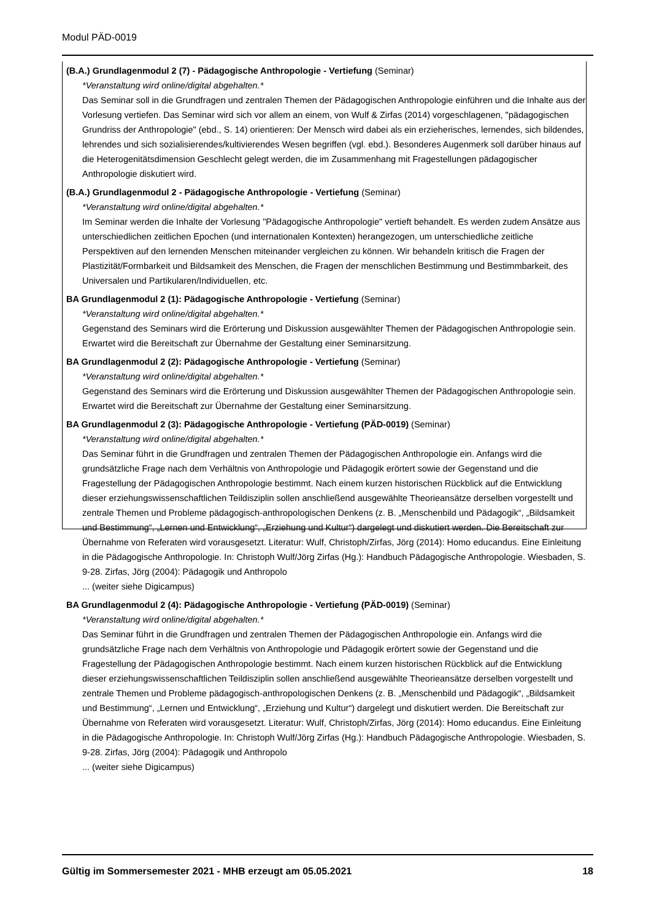Modul PÄD-0019
(B.A.) Grundlagenmodul 2 (7) - Pädagogische Anthropologie - Vertiefung (Seminar)
*Veranstaltung wird online/digital abgehalten.*
Das Seminar soll in die Grundfragen und zentralen Themen der Pädagogischen Anthropologie einführen und die Inhalte aus der Vorlesung vertiefen. Das Seminar wird sich vor allem an einem, von Wulf & Zirfas (2014) vorgeschlagenen, "pädagogischen Grundriss der Anthropologie" (ebd., S. 14) orientieren: Der Mensch wird dabei als ein erzieherisches, lernendes, sich bildendes, lehrendes und sich sozialisierendes/kultivierendes Wesen begriffen (vgl. ebd.). Besonderes Augenmerk soll darüber hinaus auf die Heterogenitätsdimension Geschlecht gelegt werden, die im Zusammenhang mit Fragestellungen pädagogischer Anthropologie diskutiert wird.
(B.A.) Grundlagenmodul 2 - Pädagogische Anthropologie - Vertiefung (Seminar)
*Veranstaltung wird online/digital abgehalten.*
Im Seminar werden die Inhalte der Vorlesung "Pädagogische Anthropologie" vertieft behandelt. Es werden zudem Ansätze aus unterschiedlichen zeitlichen Epochen (und internationalen Kontexten) herangezogen, um unterschiedliche zeitliche Perspektiven auf den lernenden Menschen miteinander vergleichen zu können. Wir behandeln kritisch die Fragen der Plastizität/Formbarkeit und Bildsamkeit des Menschen, die Fragen der menschlichen Bestimmung und Bestimmbarkeit, des Universalen und Partikularen/Individuellen, etc.
BA Grundlagenmodul 2 (1): Pädagogische Anthropologie - Vertiefung (Seminar)
*Veranstaltung wird online/digital abgehalten.*
Gegenstand des Seminars wird die Erörterung und Diskussion ausgewählter Themen der Pädagogischen Anthropologie sein. Erwartet wird die Bereitschaft zur Übernahme der Gestaltung einer Seminarsitzung.
BA Grundlagenmodul 2 (2): Pädagogische Anthropologie - Vertiefung (Seminar)
*Veranstaltung wird online/digital abgehalten.*
Gegenstand des Seminars wird die Erörterung und Diskussion ausgewählter Themen der Pädagogischen Anthropologie sein. Erwartet wird die Bereitschaft zur Übernahme der Gestaltung einer Seminarsitzung.
BA Grundlagenmodul 2 (3): Pädagogische Anthropologie - Vertiefung (PÄD-0019) (Seminar)
*Veranstaltung wird online/digital abgehalten.*
Das Seminar führt in die Grundfragen und zentralen Themen der Pädagogischen Anthropologie ein. Anfangs wird die grundsätzliche Frage nach dem Verhältnis von Anthropologie und Pädagogik erörtert sowie der Gegenstand und die Fragestellung der Pädagogischen Anthropologie bestimmt. Nach einem kurzen historischen Rückblick auf die Entwicklung dieser erziehungswissenschaftlichen Teildisziplin sollen anschließend ausgewählte Theorieansätze derselben vorgestellt und zentrale Themen und Probleme pädagogisch-anthropologischen Denkens (z. B. „Menschenbild und Pädagogik“, „Bildsamkeit und Bestimmung“, „Lernen und Entwicklung“, „Erziehung und Kultur“) dargelegt und diskutiert werden. Die Bereitschaft zur Übernahme von Referaten wird vorausgesetzt. Literatur: Wulf, Christoph/Zirfas, Jörg (2014): Homo educandus. Eine Einleitung in die Pädagogische Anthropologie. In: Christoph Wulf/Jörg Zirfas (Hg.): Handbuch Pädagogische Anthropologie. Wiesbaden, S. 9-28. Zirfas, Jörg (2004): Pädagogik und Anthropolo
... (weiter siehe Digicampus)
BA Grundlagenmodul 2 (4): Pädagogische Anthropologie - Vertiefung (PÄD-0019) (Seminar)
*Veranstaltung wird online/digital abgehalten.*
Das Seminar führt in die Grundfragen und zentralen Themen der Pädagogischen Anthropologie ein. Anfangs wird die grundsätzliche Frage nach dem Verhältnis von Anthropologie und Pädagogik erörtert sowie der Gegenstand und die Fragestellung der Pädagogischen Anthropologie bestimmt. Nach einem kurzen historischen Rückblick auf die Entwicklung dieser erziehungswissenschaftlichen Teildisziplin sollen anschließend ausgewählte Theorieansätze derselben vorgestellt und zentrale Themen und Probleme pädagogisch-anthropologischen Denkens (z. B. „Menschenbild und Pädagogik“, „Bildsamkeit und Bestimmung“, „Lernen und Entwicklung“, „Erziehung und Kultur“) dargelegt und diskutiert werden. Die Bereitschaft zur Übernahme von Referaten wird vorausgesetzt. Literatur: Wulf, Christoph/Zirfas, Jörg (2014): Homo educandus. Eine Einleitung in die Pädagogische Anthropologie. In: Christoph Wulf/Jörg Zirfas (Hg.): Handbuch Pädagogische Anthropologie. Wiesbaden, S. 9-28. Zirfas, Jörg (2004): Pädagogik und Anthropolo
... (weiter siehe Digicampus)
Gültig im Sommersemester 2021 - MHB erzeugt am 05.05.2021 18